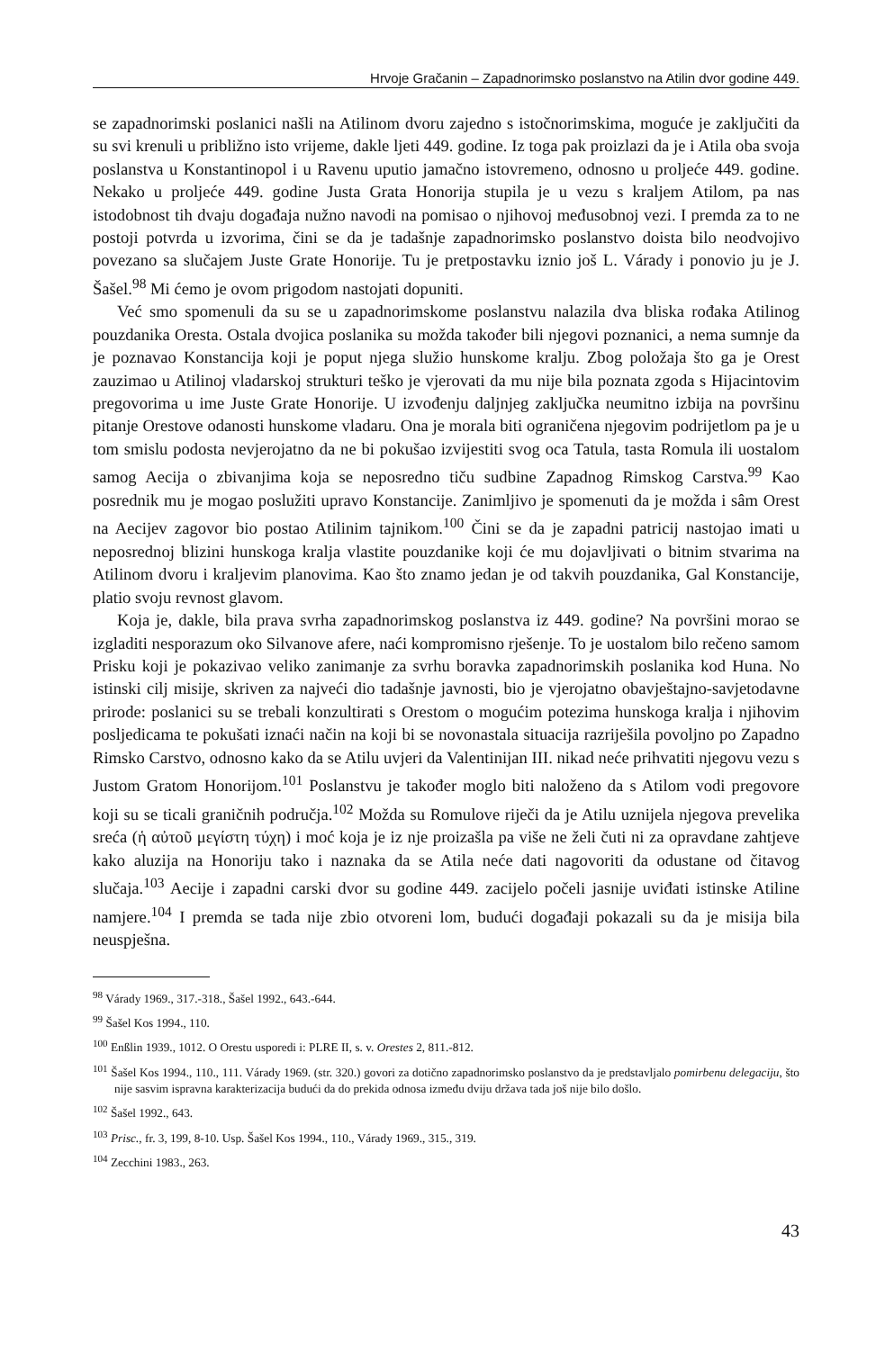Hrvoje Gračanin – Zapadnorimsko poslanstvo na Atilin dvor godine 449.
se zapadnorimski poslanici našli na Atilinom dvoru zajedno s istočnorimskima, moguće je zaključiti da su svi krenuli u približno isto vrijeme, dakle ljeti 449. godine. Iz toga pak proizlazi da je i Atila oba svoja poslanstva u Konstantinopol i u Ravenu uputio jamačno istovremeno, odnosno u proljeće 449. godine. Nekako u proljeće 449. godine Justa Grata Honorija stupila je u vezu s kraljem Atilom, pa nas istodobnost tih dvaju događaja nužno navodi na pomisao o njihovoj međusobnoj vezi. I premda za to ne postoji potvrda u izvorima, čini se da je tadašnje zapadnorimsko poslanstvo doista bilo neodvojivo povezano sa slučajem Juste Grate Honorije. Tu je pretpostavku iznio još L. Várady i ponovio ju je J. Šašel.<sup>98</sup> Mi ćemo je ovom prigodom nastojati dopuniti.
Već smo spomenuli da su se u zapadnorimskome poslanstvu nalazila dva bliska rođaka Atilinog pouzdanika Oresta. Ostala dvojica poslanika su možda također bili njegovi poznanici, a nema sumnje da je poznavao Konstancija koji je poput njega služio hunskome kralju. Zbog položaja što ga je Orest zauzimao u Atilinoj vladarskoj strukturi teško je vjerovati da mu nije bila poznata zgoda s Hijacintovim pregovorima u ime Juste Grate Honorije. U izvođenju daljnjeg zaključka neumitno izbija na površinu pitanje Orestove odanosti hunskome vladaru. Ona je morala biti ograničena njegovim podrijetlom pa je u tom smislu podosta nevjerojatno da ne bi pokušao izvijestiti svog oca Tatula, tasta Romula ili uostalom samog Aecija o zbivanjima koja se neposredno tiču sudbine Zapadnog Rimskog Carstva.<sup>99</sup> Kao posrednik mu je mogao poslužiti upravo Konstancije. Zanimljivo je spomenuti da je možda i sâm Orest na Aecijev zagovor bio postao Atilinim tajnikom.<sup>100</sup> Čini se da je zapadni patricij nastojao imati u neposrednoj blizini hunskoga kralja vlastite pouzdanike koji će mu dojavljivati o bitnim stvarima na Atilinom dvoru i kraljevim planovima. Kao što znamo jedan je od takvih pouzdanika, Gal Konstancije, platio svoju revnost glavom.
Koja je, dakle, bila prava svrha zapadnorimskog poslanstva iz 449. godine? Na površini morao se izgladiti nesporazum oko Silvanove afere, naći kompromisno rješenje. To je uostalom bilo rečeno samom Prisku koji je pokazivao veliko zanimanje za svrhu boravka zapadnorimskih poslanika kod Huna. No istinski cilj misije, skriven za najveći dio tadašnje javnosti, bio je vjerojatno obavještajno-savjetodavne prirode: poslanici su se trebali konzultirati s Orestom o mogućim potezima hunskoga kralja i njihovim posljedicama te pokušati iznaći način na koji bi se novonastala situacija razriješila povoljno po Zapadno Rimsko Carstvo, odnosno kako da se Atilu uvjeri da Valentinijan III. nikad neće prihvatiti njegovu vezu s Justom Gratom Honorijom.<sup>101</sup> Poslanstvu je također moglo biti naloženo da s Atilom vodi pregovore koji su se ticali graničnih područja.<sup>102</sup> Možda su Romulove riječi da je Atilu uznijela njegova prevelika sreća (ἡ αὐτοῦ μεγίστη τύχη) i moć koja je iz nje proizašla pa više ne želi čuti ni za opravdane zahtjeve kako aluzija na Honoriju tako i naznaka da se Atila neće dati nagovoriti da odustane od čitavog slučaja.<sup>103</sup> Aecije i zapadni carski dvor su godine 449. zacijelo počeli jasnije uviđati istinske Atiline namjere.<sup>104</sup> I premda se tada nije zbio otvoreni lom, budući događaji pokazali su da je misija bila neuspješna.
<sup>98</sup> Várady 1969., 317.-318., Šašel 1992., 643.-644.
<sup>99</sup> Šašel Kos 1994., 110.
<sup>100</sup> Enßlin 1939., 1012. O Orestu usporedi i: PLRE II, s. v. Orestes 2, 811.-812.
<sup>101</sup> Šašel Kos 1994., 110., 111. Várady 1969. (str. 320.) govori za dotično zapadnorimsko poslanstvo da je predstavljalo pomirbenu delegaciju, što nije sasvim ispravna karakterizacija budući da do prekida odnosa između dviju država tada još nije bilo došlo.
<sup>102</sup> Šašel 1992., 643.
<sup>103</sup> Prisc., fr. 3, 199, 8-10. Usp. Šašel Kos 1994., 110., Várady 1969., 315., 319.
<sup>104</sup> Zecchini 1983., 263.
43